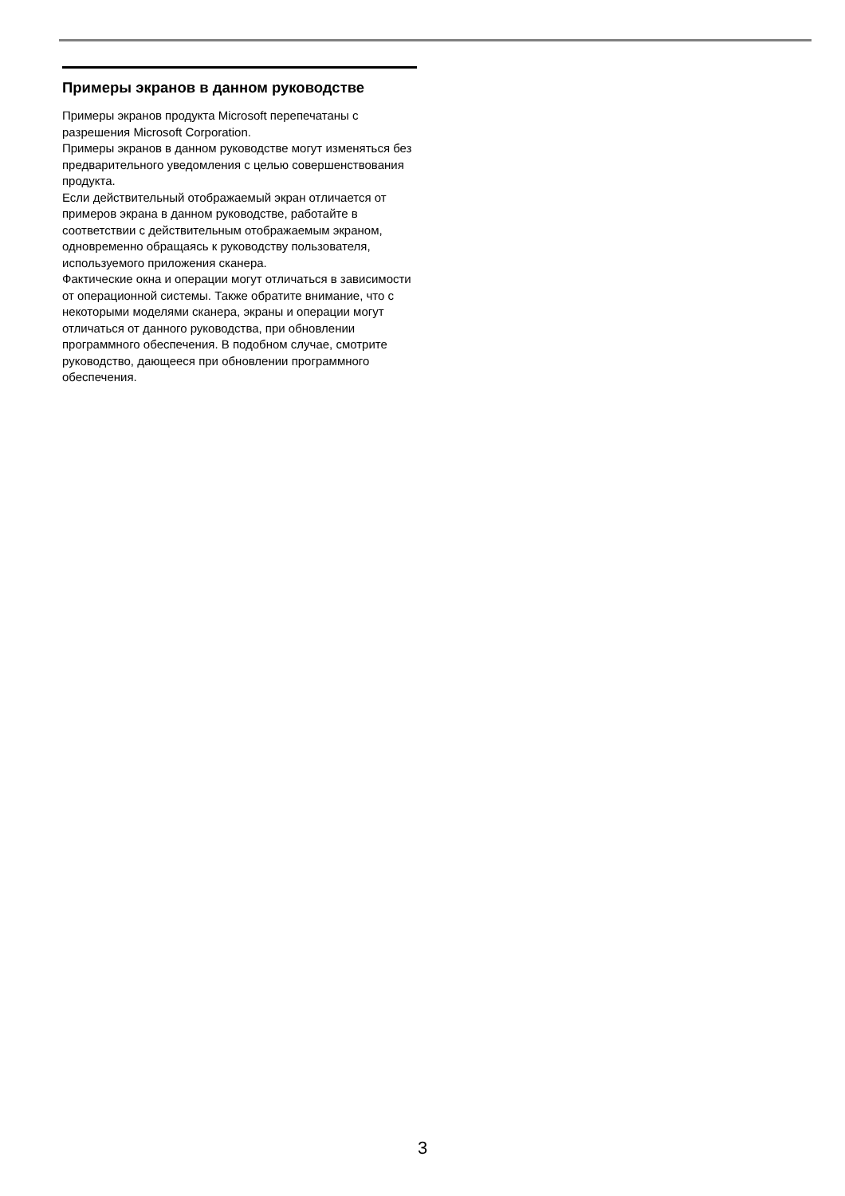Примеры экранов в данном руководстве
Примеры экранов продукта Microsoft перепечатаны с разрешения Microsoft Corporation.
Примеры экранов в данном руководстве могут изменяться без предварительного уведомления с целью совершенствования продукта.
Если действительный отображаемый экран отличается от примеров экрана в данном руководстве, работайте в соответствии с действительным отображаемым экраном, одновременно обращаясь к руководству пользователя, используемого приложения сканера.
Фактические окна и операции могут отличаться в зависимости от операционной системы. Также обратите внимание, что с некоторыми моделями сканера, экраны и операции могут отличаться от данного руководства, при обновлении программного обеспечения. В подобном случае, смотрите руководство, дающееся при обновлении программного обеспечения.
3